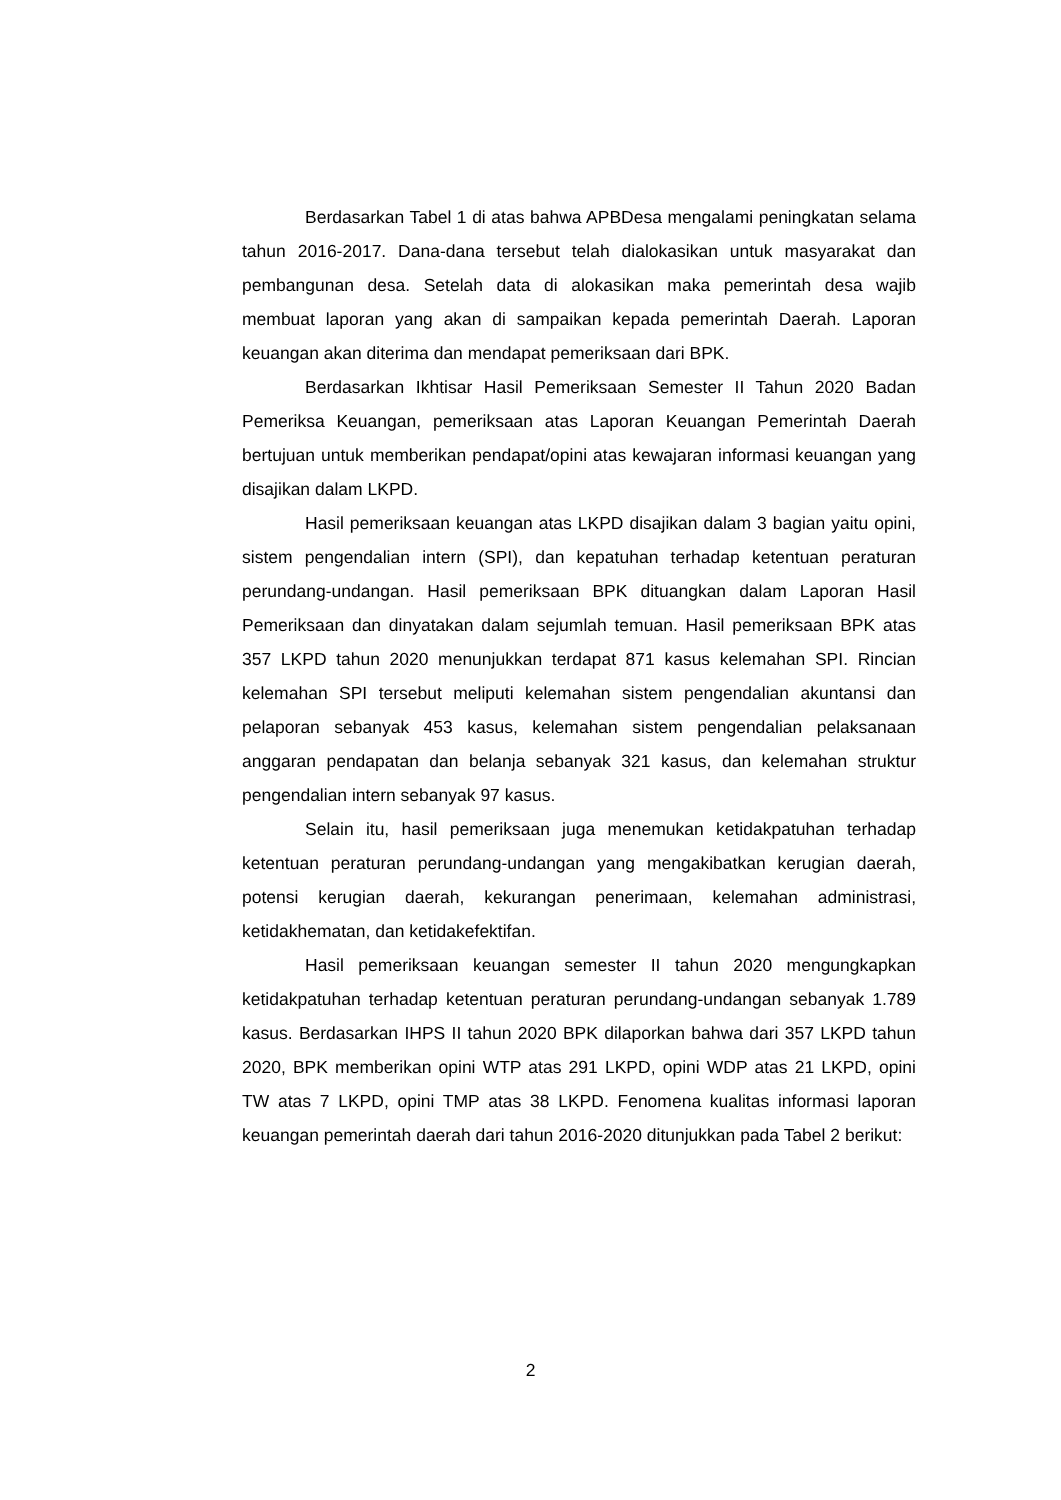Berdasarkan Tabel 1 di atas bahwa APBDesa mengalami peningkatan selama tahun 2016-2017. Dana-dana tersebut telah dialokasikan untuk masyarakat dan pembangunan desa. Setelah data di alokasikan maka pemerintah desa wajib membuat laporan yang akan di sampaikan kepada pemerintah Daerah. Laporan keuangan akan diterima dan mendapat pemeriksaan dari BPK.
Berdasarkan Ikhtisar Hasil Pemeriksaan Semester II Tahun 2020 Badan Pemeriksa Keuangan, pemeriksaan atas Laporan Keuangan Pemerintah Daerah bertujuan untuk memberikan pendapat/opini atas kewajaran informasi keuangan yang disajikan dalam LKPD.
Hasil pemeriksaan keuangan atas LKPD disajikan dalam 3 bagian yaitu opini, sistem pengendalian intern (SPI), dan kepatuhan terhadap ketentuan peraturan perundang-undangan. Hasil pemeriksaan BPK dituangkan dalam Laporan Hasil Pemeriksaan dan dinyatakan dalam sejumlah temuan. Hasil pemeriksaan BPK atas 357 LKPD tahun 2020 menunjukkan terdapat 871 kasus kelemahan SPI. Rincian kelemahan SPI tersebut meliputi kelemahan sistem pengendalian akuntansi dan pelaporan sebanyak 453 kasus, kelemahan sistem pengendalian pelaksanaan anggaran pendapatan dan belanja sebanyak 321 kasus, dan kelemahan struktur pengendalian intern sebanyak 97 kasus.
Selain itu, hasil pemeriksaan juga menemukan ketidakpatuhan terhadap ketentuan peraturan perundang-undangan yang mengakibatkan kerugian daerah, potensi kerugian daerah, kekurangan penerimaan, kelemahan administrasi, ketidakhematan, dan ketidakefektifan.
Hasil pemeriksaan keuangan semester II tahun 2020 mengungkapkan ketidakpatuhan terhadap ketentuan peraturan perundang-undangan sebanyak 1.789 kasus. Berdasarkan IHPS II tahun 2020 BPK dilaporkan bahwa dari 357 LKPD tahun 2020, BPK memberikan opini WTP atas 291 LKPD, opini WDP atas 21 LKPD, opini TW atas 7 LKPD, opini TMP atas 38 LKPD. Fenomena kualitas informasi laporan keuangan pemerintah daerah dari tahun 2016-2020 ditunjukkan pada Tabel 2 berikut:
2